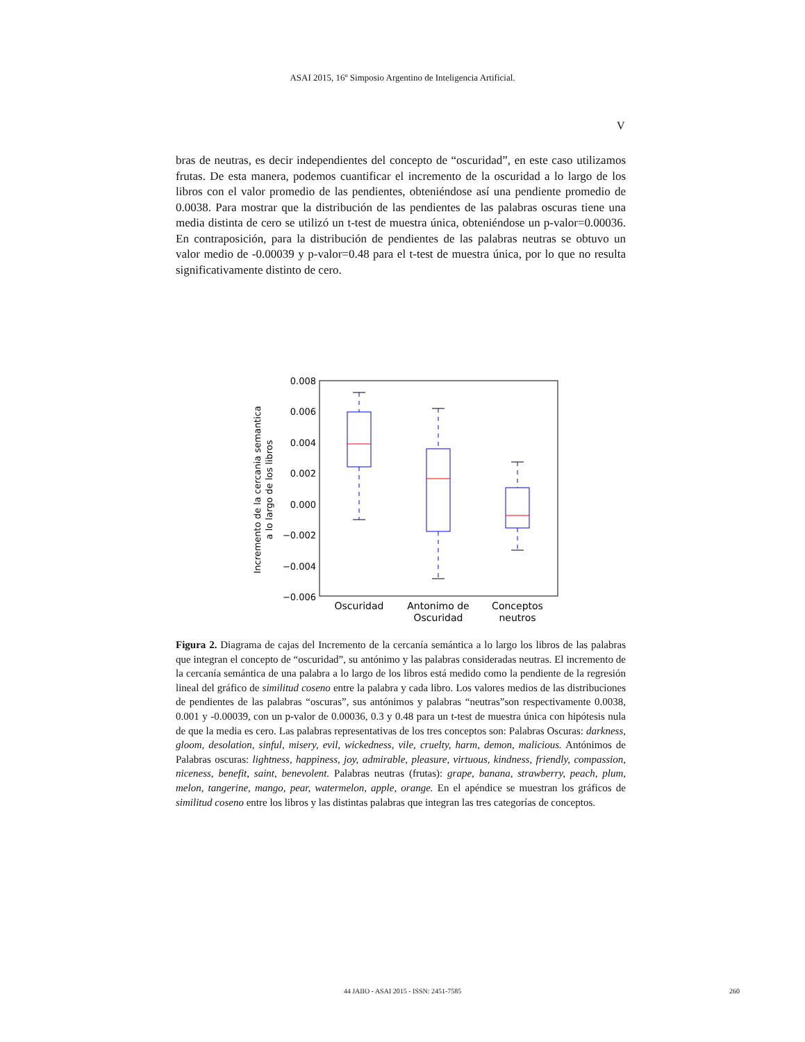ASAI 2015, 16º Simposio Argentino de Inteligencia Artificial.
V
bras de neutras, es decir independientes del concepto de “oscuridad”, en este caso utilizamos frutas. De esta manera, podemos cuantificar el incremento de la oscuridad a lo largo de los libros con el valor promedio de las pendientes, obteniéndose así una pendiente promedio de 0.0038. Para mostrar que la distribución de las pendientes de las palabras oscuras tiene una media distinta de cero se utilizó un t-test de muestra única, obteniéndose un p-valor=0.00036. En contraposición, para la distribución de pendientes de las palabras neutras se obtuvo un valor medio de -0.00039 y p-valor=0.48 para el t-test de muestra única, por lo que no resulta significativamente distinto de cero.
0.008
0.006
0.004
0.002
0.000
−0.002
−0.004
−0.006
Incremento de la cercania semantica
a lo largo de los libros
Oscuridad
Antonimo de
Oscuridad
Conceptos
neutros
Figura 2. Diagrama de cajas del Incremento de la cercanía semántica a lo largo los libros de las palabras que integran el concepto de “oscuridad”, su antónimo y las palabras consideradas neutras. El incremento de la cercanía semántica de una palabra a lo largo de los libros está medido como la pendiente de la regresión lineal del gráfico de similitud coseno entre la palabra y cada libro. Los valores medios de las distribuciones de pendientes de las palabras “oscuras”, sus antónimos y palabras “neutras”son respectivamente 0.0038, 0.001 y -0.00039, con un p-valor de 0.00036, 0.3 y 0.48 para un t-test de muestra única con hipótesis nula de que la media es cero. Las palabras representativas de los tres conceptos son: Palabras Oscuras: darkness, gloom, desolation, sinful, misery, evil, wickedness, vile, cruelty, harm, demon, malicious. Antónimos de Palabras oscuras: lightness, happiness, joy, admirable, pleasure, virtuous, kindness, friendly, compassion, niceness, benefit, saint, benevolent. Palabras neutras (frutas): grape, banana, strawberry, peach, plum, melon, tangerine, mango, pear, watermelon, apple, orange. En el apéndice se muestran los gráficos de similitud coseno entre los libros y las distintas palabras que integran las tres categorías de conceptos.
44 JAIIO - ASAI 2015 - ISSN: 2451-7585 260